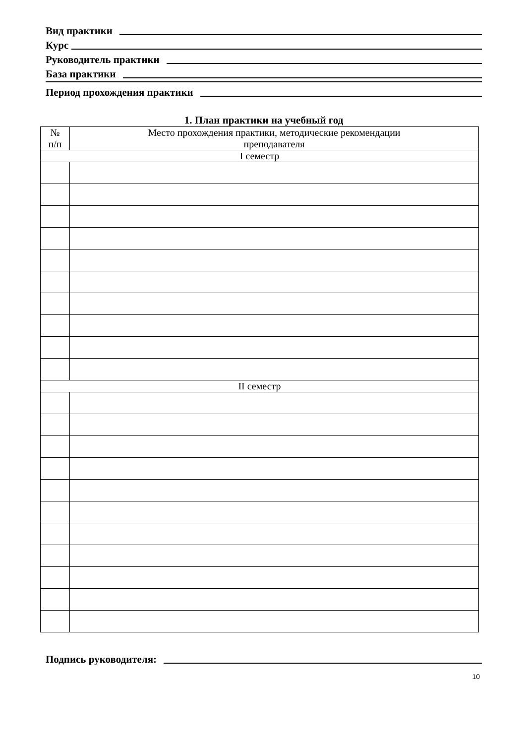Вид практики
Курс
Руководитель практики
База практики
Период прохождения практики
1. План практики на учебный год
| № п/п | Место прохождения практики, методические рекомендации преподавателя |
| I семестр | |
| II семестр | |
Подпись руководителя:
10